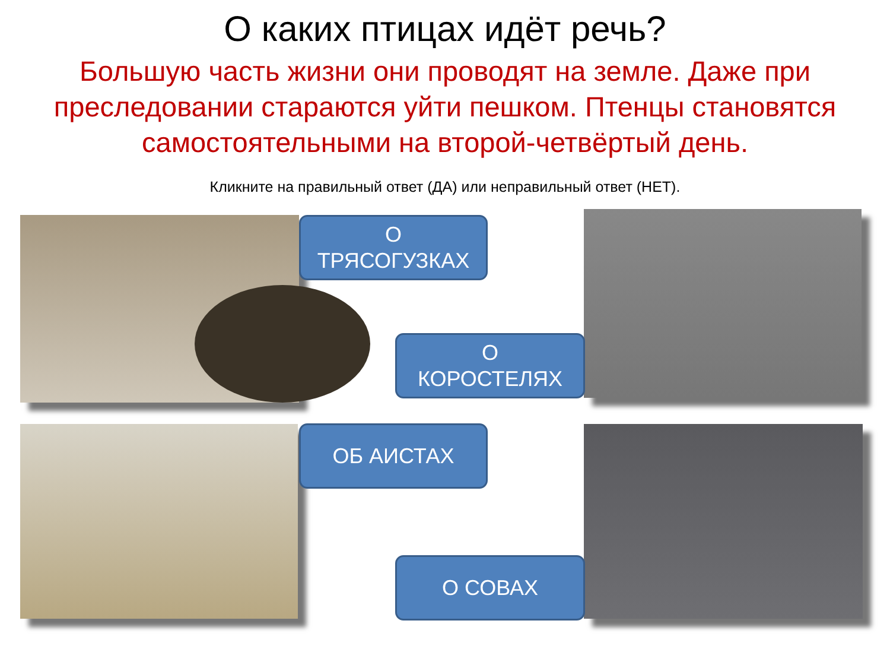О каких птицах идёт речь?
Большую часть жизни они проводят на земле. Даже при преследовании стараются уйти пешком. Птенцы становятся самостоятельными на второй-четвёртый день.
Кликните на правильный ответ (ДА) или неправильный ответ (НЕТ).
О
ТРЯСОГУЗКАХ
О
КОРОСТЕЛЯХ
ОБ АИСТАХ
О СОВАХ